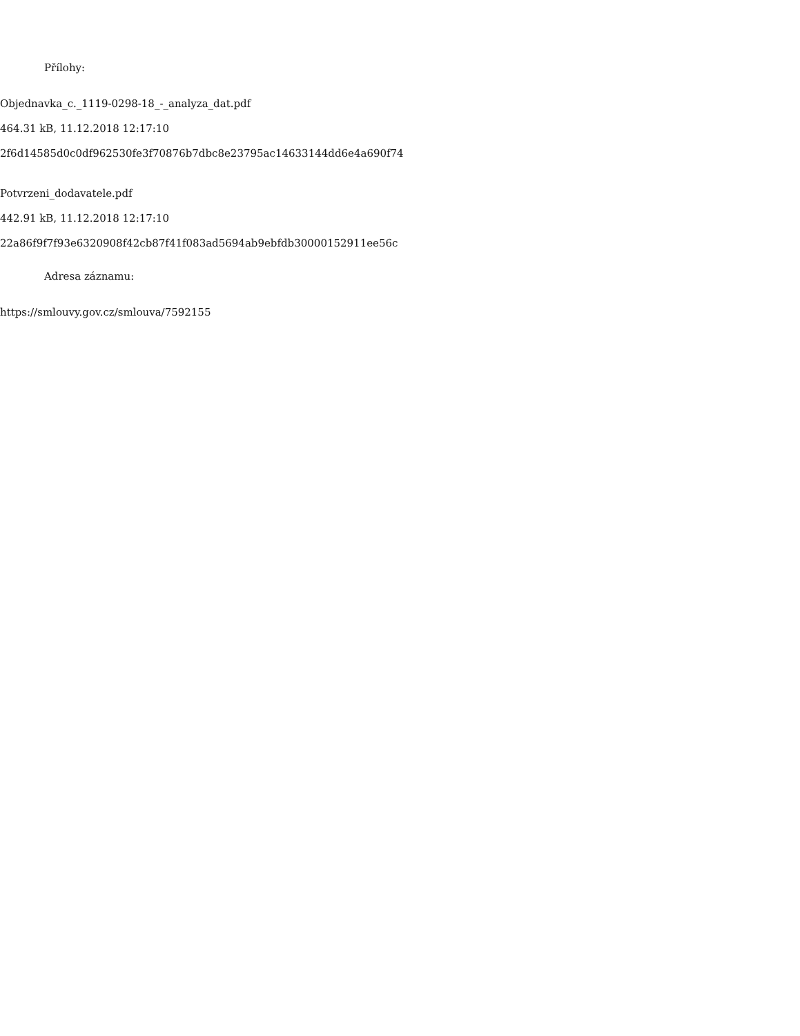Přílohy:
Objednavka_c._1119-0298-18_-_analyza_dat.pdf
464.31 kB, 11.12.2018 12:17:10
2f6d14585d0c0df962530fe3f70876b7dbc8e23795ac14633144dd6e4a690f74
Potvrzeni_dodavatele.pdf
442.91 kB, 11.12.2018 12:17:10
22a86f9f7f93e6320908f42cb87f41f083ad5694ab9ebfdb30000152911ee56c
Adresa záznamu:
https://smlouvy.gov.cz/smlouva/7592155